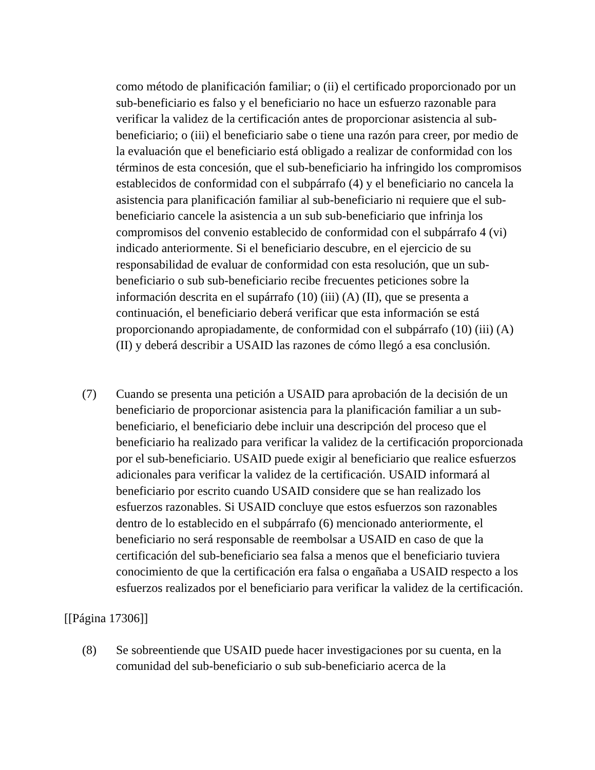como método de planificación familiar; o (ii) el certificado proporcionado por un sub-beneficiario es falso y el beneficiario no hace un esfuerzo razonable para verificar la validez de la certificación antes de proporcionar asistencia al sub-beneficiario; o (iii) el beneficiario sabe o tiene una razón para creer, por medio de la evaluación que el beneficiario está obligado a realizar de conformidad con los términos de esta concesión, que el sub-beneficiario ha infringido los compromisos establecidos de conformidad con el subpárrafo (4) y el beneficiario no cancela la asistencia para planificación familiar al sub-beneficiario ni requiere que el sub-beneficiario cancele la asistencia a un sub sub-beneficiario que infrinja los compromisos del convenio establecido de conformidad con el subpárrafo 4 (vi) indicado anteriormente. Si el beneficiario descubre, en el ejercicio de su responsabilidad de evaluar de conformidad con esta resolución, que un sub-beneficiario o sub sub-beneficiario recibe frecuentes peticiones sobre la información descrita en el supárrafo (10) (iii) (A) (II), que se presenta a continuación, el beneficiario deberá verificar que esta información se está proporcionando apropiadamente, de conformidad con el subpárrafo (10) (iii) (A) (II) y deberá describir a USAID las razones de cómo llegó a esa conclusión.
(7) Cuando se presenta una petición a USAID para aprobación de la decisión de un beneficiario de proporcionar asistencia para la planificación familiar a un sub-beneficiario, el beneficiario debe incluir una descripción del proceso que el beneficiario ha realizado para verificar la validez de la certificación proporcionada por el sub-beneficiario. USAID puede exigir al beneficiario que realice esfuerzos adicionales para verificar la validez de la certificación. USAID informará al beneficiario por escrito cuando USAID considere que se han realizado los esfuerzos razonables. Si USAID concluye que estos esfuerzos son razonables dentro de lo establecido en el subpárrafo (6) mencionado anteriormente, el beneficiario no será responsable de reembolsar a USAID en caso de que la certificación del sub-beneficiario sea falsa a menos que el beneficiario tuviera conocimiento de que la certificación era falsa o engañaba a USAID respecto a los esfuerzos realizados por el beneficiario para verificar la validez de la certificación.
[[Página 17306]]
(8) Se sobreentiende que USAID puede hacer investigaciones por su cuenta, en la comunidad del sub-beneficiario o sub sub-beneficiario acerca de la